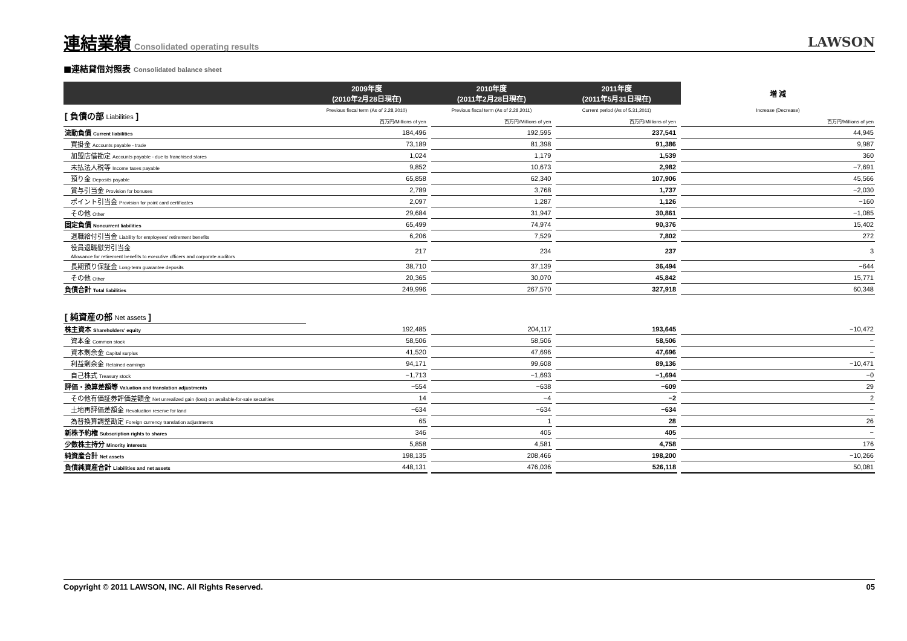連結業績
Consolidated operating results
LAWSON
■連結貸借対照表 Consolidated balance sheet
| | 2009年度 (2010年2月28日現在) | | 2010年度 (2011年2月28日現在) | | 2011年度 (2011年5月31日現在) | | 増 減 |
| --- | --- | --- | --- | --- | --- | --- | --- |
| [ 負債の部 Liabilities ] | Previous fiscal term (As of 2.28,2010) | | Previous fiscal term (As of 2.28,2011) | | Current period (As of 5.31,2011) | | Increase (Decrease) |
| | 百万円/Millions of yen | | 百万円/Millions of yen | | 百万円/Millions of yen | | 百万円/Millions of yen |
| 流動負債 Current liabilities | 184,496 | | 192,595 | | 237,541 | | 44,945 |
| 買掛金 Accounts payable - trade | 73,189 | | 81,398 | | 91,386 | | 9,987 |
| 加盟店借勘定 Accounts payable - due to franchised stores | 1,024 | | 1,179 | | 1,539 | | 360 |
| 未払法人税等 Income taxes payable | 9,852 | | 10,673 | | 2,982 | | −7,691 |
| 預り金 Deposits payable | 65,858 | | 62,340 | | 107,906 | | 45,566 |
| 賞与引当金 Provision for bonuses | 2,789 | | 3,768 | | 1,737 | | −2,030 |
| ポイント引当金 Provision for point card certificates | 2,097 | | 1,287 | | 1,126 | | −160 |
| その他 Other | 29,684 | | 31,947 | | 30,861 | | −1,085 |
| 固定負債 Noncurrent liabilities | 65,499 | | 74,974 | | 90,376 | | 15,402 |
| 退職給付引当金 Liability for employees' retirement benefits | 6,206 | | 7,529 | | 7,802 | | 272 |
| 役員退職慰労引当金 Allowance for retirement benefits to executive officers and corporate auditors | 217 | | 234 | | 237 | | 3 |
| 長期預り保証金 Long-term guarantee deposits | 38,710 | | 37,139 | | 36,494 | | −644 |
| その他 Other | 20,365 | | 30,070 | | 45,842 | | 15,771 |
| 負債合計 Total liabilities | 249,996 | | 267,570 | | 327,918 | | 60,348 |
| [ 純資産の部 Net assets ] | | | | | | | |
| 株主資本 Shareholders' equity | 192,485 | | 204,117 | | 193,645 | | −10,472 |
| 資本金 Common stock | 58,506 | | 58,506 | | 58,506 | | − |
| 資本剰余金 Capital surplus | 41,520 | | 47,696 | | 47,696 | | − |
| 利益剰余金 Retained earnings | 94,171 | | 99,608 | | 89,136 | | −10,471 |
| 自己株式 Treasury stock | −1,713 | | −1,693 | | −1,694 | | −0 |
| 評価・換算差額等 Valuation and translation adjustments | −554 | | −638 | | −609 | | 29 |
| その他有価証券評価差額金 Net unrealized gain (loss) on available-for-sale securities | 14 | | −4 | | −2 | | 2 |
| 土地再評価差額金 Revaluation reserve for land | −634 | | −634 | | −634 | | − |
| 為替換算調整勘定 Foreign currency translation adjustments | 65 | | 1 | | 28 | | 26 |
| 新株予約権 Subscription rights to shares | 346 | | 405 | | 405 | | − |
| 少数株主持分 Minority interests | 5,858 | | 4,581 | | 4,758 | | 176 |
| 純資産合計 Net assets | 198,135 | | 208,466 | | 198,200 | | −10,266 |
| 負債純資産合計 Liabilities and net assets | 448,131 | | 476,036 | | 526,118 | | 50,081 |
Copyright © 2011 LAWSON, INC. All Rights Reserved. 05